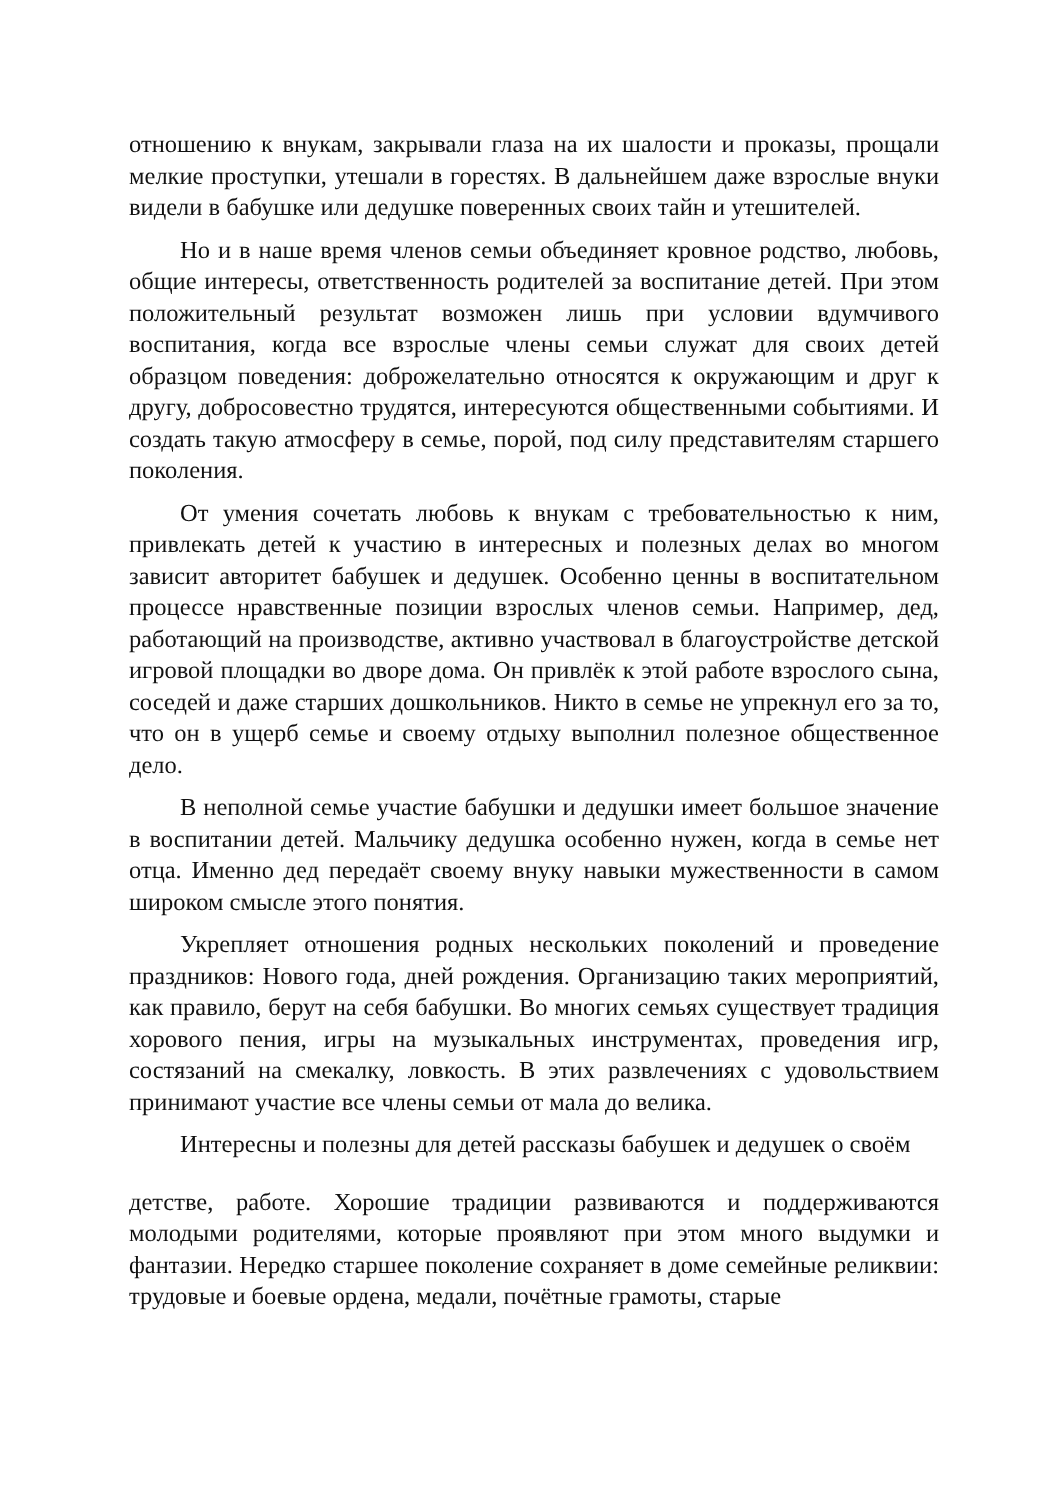отношению к внукам, закрывали глаза на их шалости и проказы, прощали мелкие проступки, утешали в горестях. В дальнейшем даже взрослые внуки видели в бабушке или дедушке поверенных своих тайн и утешителей.
Но и в наше время членов семьи объединяет кровное родство, любовь, общие интересы, ответственность родителей за воспитание детей. При этом положительный результат возможен лишь при условии вдумчивого воспитания, когда все взрослые члены семьи служат для своих детей образцом поведения: доброжелательно относятся к окружающим и друг к другу, добросовестно трудятся, интересуются общественными событиями. И создать такую атмосферу в семье, порой, под силу представителям старшего поколения.
От умения сочетать любовь к внукам с требовательностью к ним, привлекать детей к участию в интересных и полезных делах во многом зависит авторитет бабушек и дедушек. Особенно ценны в воспитательном процессе нравственные позиции взрослых членов семьи. Например, дед, работающий на производстве, активно участвовал в благоустройстве детской игровой площадки во дворе дома. Он привлёк к этой работе взрослого сына, соседей и даже старших дошкольников. Никто в семье не упрекнул его за то, что он в ущерб семье и своему отдыху выполнил полезное общественное дело.
В неполной семье участие бабушки и дедушки имеет большое значение в воспитании детей. Мальчику дедушка особенно нужен, когда в семье нет отца. Именно дед передаёт своему внуку навыки мужественности в самом широком смысле этого понятия.
Укрепляет отношения родных нескольких поколений и проведение праздников: Нового года, дней рождения. Организацию таких мероприятий, как правило, берут на себя бабушки. Во многих семьях существует традиция хорового пения, игры на музыкальных инструментах, проведения игр, состязаний на смекалку, ловкость. В этих развлечениях с удовольствием принимают участие все члены семьи от мала до велика.
Интересны и полезны для детей рассказы бабушек и дедушек о своём
детстве, работе. Хорошие традиции развиваются и поддерживаются молодыми родителями, которые проявляют при этом много выдумки и фантазии. Нередко старшее поколение сохраняет в доме семейные реликвии: трудовые и боевые ордена, медали, почётные грамоты, старые